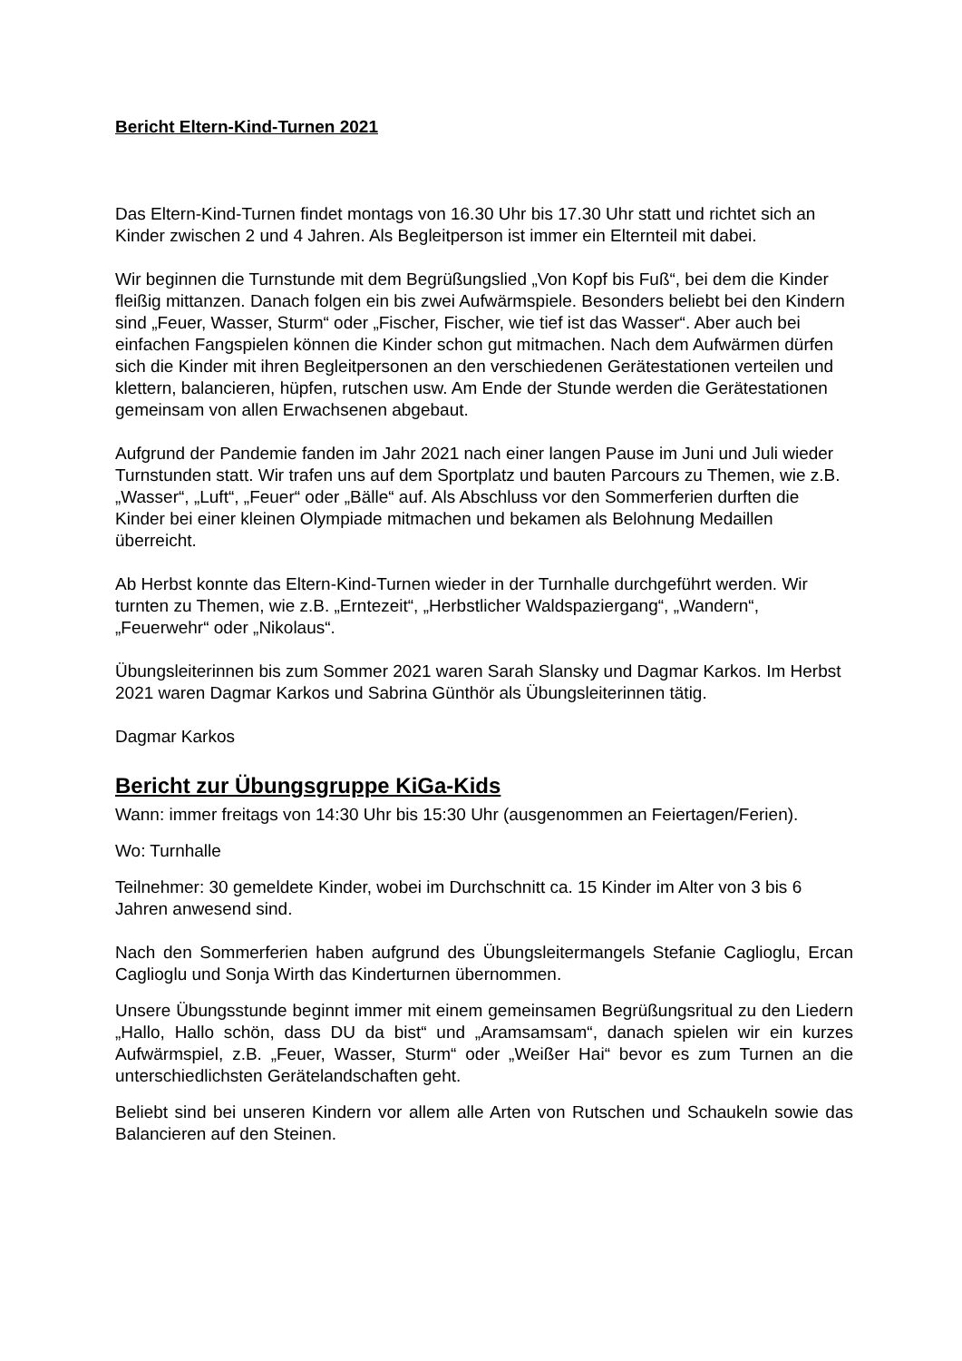Bericht Eltern-Kind-Turnen 2021
Das Eltern-Kind-Turnen findet montags von 16.30 Uhr bis 17.30 Uhr statt und richtet sich an Kinder zwischen 2 und 4 Jahren. Als Begleitperson ist immer ein Elternteil mit dabei.
Wir beginnen die Turnstunde mit dem Begrüßungslied „Von Kopf bis Fuß“, bei dem die Kinder fleißig mittanzen. Danach folgen ein bis zwei Aufwärmspiele. Besonders beliebt bei den Kindern sind „Feuer, Wasser, Sturm“ oder „Fischer, Fischer, wie tief ist das Wasser“. Aber auch bei einfachen Fangspielen können die Kinder schon gut mitmachen. Nach dem Aufwärmen dürfen sich die Kinder mit ihren Begleitpersonen an den verschiedenen Gerätestationen verteilen und klettern, balancieren, hüpfen, rutschen usw. Am Ende der Stunde werden die Gerätestationen gemeinsam von allen Erwachsenen abgebaut.
Aufgrund der Pandemie fanden im Jahr 2021 nach einer langen Pause im Juni und Juli wieder Turnstunden statt. Wir trafen uns auf dem Sportplatz und bauten Parcours zu Themen, wie z.B. „Wasser“, „Luft“, „Feuer“ oder „Bälle“ auf. Als Abschluss vor den Sommerferien durften die Kinder bei einer kleinen Olympiade mitmachen und bekamen als Belohnung Medaillen überreicht.
Ab Herbst konnte das Eltern-Kind-Turnen wieder in der Turnhalle durchgeführt werden. Wir turnten zu Themen, wie z.B. „Erntezeit“, „Herbstlicher Waldspaziergang“, „Wandern“, „Feuerwehr“ oder „Nikolaus“.
Übungsleiterinnen bis zum Sommer 2021 waren Sarah Slansky und Dagmar Karkos. Im Herbst 2021 waren Dagmar Karkos und Sabrina Günthör als Übungsleiterinnen tätig.
Dagmar Karkos
Bericht zur Übungsgruppe KiGa-Kids
Wann: immer freitags von 14:30 Uhr bis 15:30 Uhr (ausgenommen an Feiertagen/Ferien).
Wo: Turnhalle
Teilnehmer: 30 gemeldete Kinder, wobei im Durchschnitt ca. 15 Kinder im Alter von 3 bis 6 Jahren anwesend sind.
Nach den Sommerferien haben aufgrund des Übungsleitermangels Stefanie Caglioglu, Ercan Caglioglu und Sonja Wirth das Kinderturnen übernommen.
Unsere Übungsstunde beginnt immer mit einem gemeinsamen Begrüßungsritual zu den Liedern „Hallo, Hallo schön, dass DU da bist“ und „Aramsamsam“, danach spielen wir ein kurzes Aufwärmspiel, z.B. „Feuer, Wasser, Sturm“ oder „Weißer Hai“ bevor es zum Turnen an die unterschiedlichsten Gerätelandschaften geht.
Beliebt sind bei unseren Kindern vor allem alle Arten von Rutschen und Schaukeln sowie das Balancieren auf den Steinen.